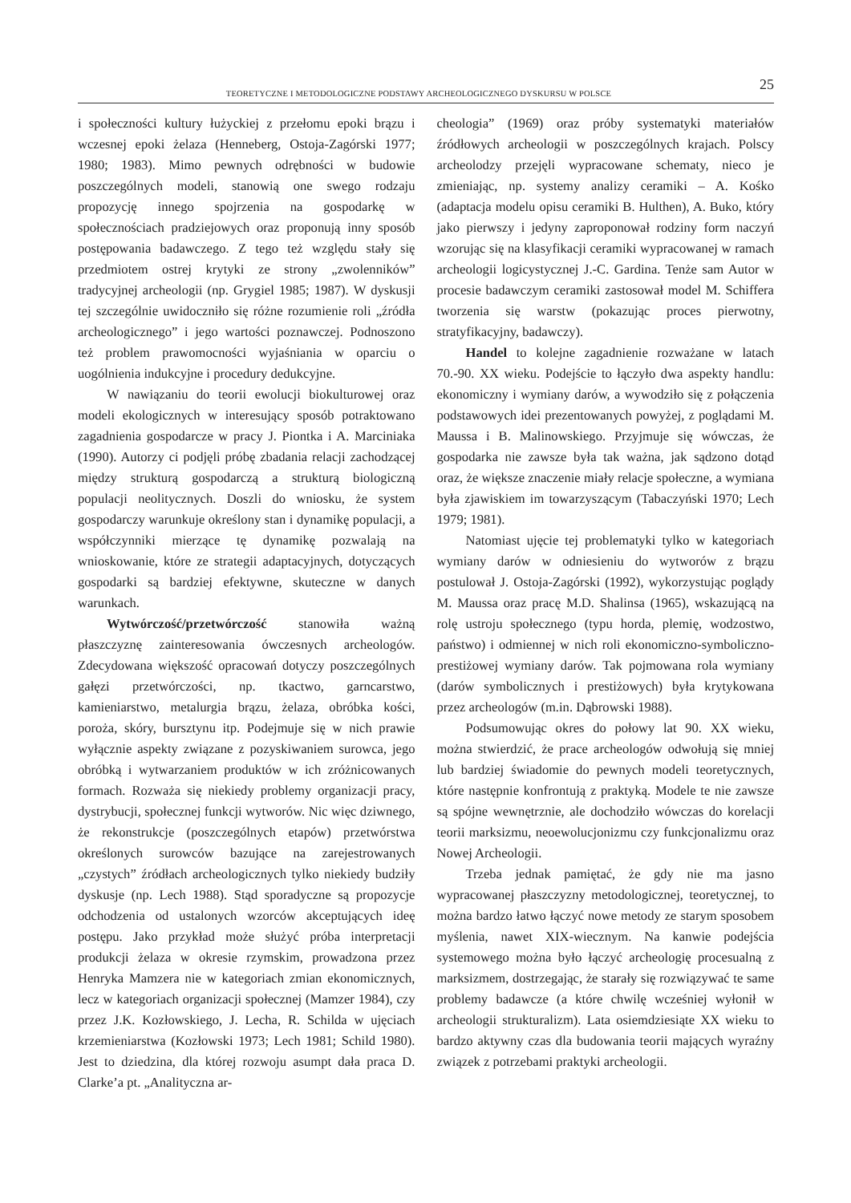TEORETYCZNE I METODOLOGICZNE PODSTAWY ARCHEOLOGICZNEGO DYSKURSU W POLSCE
25
i społeczności kultury łużyckiej z przełomu epoki brązu i wczesnej epoki żelaza (Henneberg, Ostoja-Zagórski 1977; 1980; 1983). Mimo pewnych odrębności w budowie poszczególnych modeli, stanowią one swego rodzaju propozycję innego spojrzenia na gospodarkę w społecznościach pradziejowych oraz proponują inny sposób postępowania badawczego. Z tego też względu stały się przedmiotem ostrej krytyki ze strony „zwolenników” tradycyjnej archeologii (np. Grygiel 1985; 1987). W dyskusji tej szczególnie uwidoczniło się różne rozumienie roli „źródła archeologicznego” i jego wartości poznawczej. Podnoszono też problem prawomocności wyjaśniania w oparciu o uogólnienia indukcyjne i procedury dedukcyjne.
W nawiązaniu do teorii ewolucji biokulturowej oraz modeli ekologicznych w interesujący sposób potraktowano zagadnienia gospodarcze w pracy J. Piontka i A. Marciniaka (1990). Autorzy ci podjęli próbę zbadania relacji zachodzącej między strukturą gospodarczą a strukturą biologiczną populacji neolitycznych. Doszli do wniosku, że system gospodarczy warunkuje określony stan i dynamikę populacji, a współczynniki mierzące tę dynamikę pozwalają na wnioskowanie, które ze strategii adaptacyjnych, dotyczących gospodarki są bardziej efektywne, skuteczne w danych warunkach.
Wytwórczość/przetwórczość stanowiła ważną płaszczyznę zainteresowania ówczesnych archeologów. Zdecydowana większość opracowań dotyczy poszczególnych gałęzi przetwórczości, np. tkactwo, garncarstwo, kamieniarstwo, metalurgia brązu, żelaza, obróbka kości, poroża, skóry, bursztynu itp. Podejmuje się w nich prawie wyłącznie aspekty związane z pozyskiwaniem surowca, jego obróbką i wytwarzaniem produktów w ich zróżnicowanych formach. Rozważa się niekiedy problemy organizacji pracy, dystrybucji, społecznej funkcji wytworów. Nic więc dziwnego, że rekonstrukcje (poszczególnych etapów) przetwórstwa określonych surowców bazujące na zarejestrowanych „czystych” źródłach archeologicznych tylko niekiedy budziły dyskusje (np. Lech 1988). Stąd sporadyczne są propozycje odchodzenia od ustalonych wzorców akceptujących ideę postępu. Jako przykład może służyć próba interpretacji produkcji żelaza w okresie rzymskim, prowadzona przez Henryka Mamzera nie w kategoriach zmian ekonomicznych, lecz w kategoriach organizacji społecznej (Mamzer 1984), czy przez J.K. Kozłowskiego, J. Lecha, R. Schilda w ujęciach krzemieniarstwa (Kozłowski 1973; Lech 1981; Schild 1980). Jest to dziedzina, dla której rozwoju asumpt dała praca D. Clarke’a pt. „Analityczna ar-
cheologia” (1969) oraz próby systematyki materiałów źródłowych archeologii w poszczególnych krajach. Polscy archeolodzy przejęli wypracowane schematy, nieco je zmieniając, np. systemy analizy ceramiki – A. Kośko (adaptacja modelu opisu ceramiki B. Hulthen), A. Buko, który jako pierwszy i jedyny zaproponował rodziny form naczyń wzorując się na klasyfikacji ceramiki wypracowanej w ramach archeologii logicystycznej J.-C. Gardina. Tenże sam Autor w procesie badawczym ceramiki zastosował model M. Schiffera tworzenia się warstw (pokazując proces pierwotny, stratyfikacyjny, badawczy).
Handel to kolejne zagadnienie rozważane w latach 70.-90. XX wieku. Podejście to łączyło dwa aspekty handlu: ekonomiczny i wymiany darów, a wywodziło się z połączenia podstawowych idei prezentowanych powyżej, z poglądami M. Maussa i B. Malinowskiego. Przyjmuje się wówczas, że gospodarka nie zawsze była tak ważna, jak sądzono dotąd oraz, że większe znaczenie miały relacje społeczne, a wymiana była zjawiskiem im towarzyszącym (Tabaczyński 1970; Lech 1979; 1981).
Natomiast ujęcie tej problematyki tylko w kategoriach wymiany darów w odniesieniu do wytworów z brązu postulował J. Ostoja-Zagórski (1992), wykorzystując poglądy M. Maussa oraz pracę M.D. Shalinsa (1965), wskazującą na rolę ustroju społecznego (typu horda, plemię, wodzostwo, państwo) i odmiennej w nich roli ekonomiczno-symboliczno-prestiżowej wymiany darów. Tak pojmowana rola wymiany (darów symbolicznych i prestiżowych) była krytykowana przez archeologów (m.in. Dąbrowski 1988).
Podsumowując okres do połowy lat 90. XX wieku, można stwierdzić, że prace archeologów odwołują się mniej lub bardziej świadomie do pewnych modeli teoretycznych, które następnie konfrontują z praktyką. Modele te nie zawsze są spójne wewnętrznie, ale dochodziło wówczas do korelacji teorii marksizmu, neoewolucjonizmu czy funkcjonalizmu oraz Nowej Archeologii.
Trzeba jednak pamiętać, że gdy nie ma jasno wypracowanej płaszczyzny metodologicznej, teoretycznej, to można bardzo łatwo łączyć nowe metody ze starym sposobem myślenia, nawet XIX-wiecznym. Na kanwie podejścia systemowego można było łączyć archeologię procesualną z marksizmem, dostrzegając, że starały się rozwiązywać te same problemy badawcze (a które chwilę wcześniej wyłonił w archeologii strukturalizm). Lata osiemdziesiąte XX wieku to bardzo aktywny czas dla budowania teorii mających wyraźny związek z potrzebami praktyki archeologii.